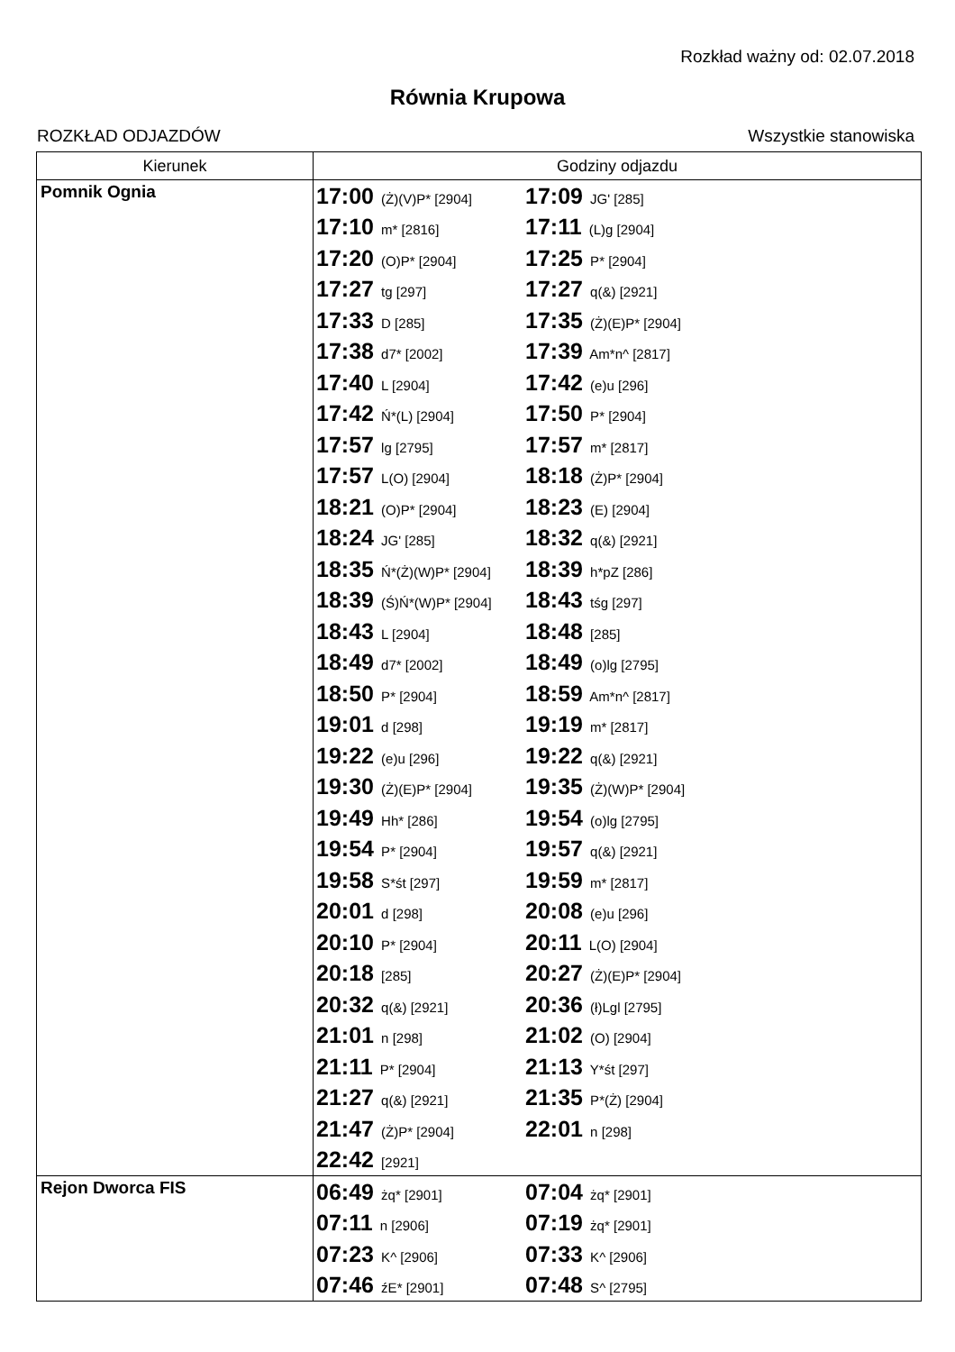Rozkład ważny od: 02.07.2018
Równia Krupowa
ROZKŁAD ODJAZDÓW Wszystkie stanowiska
| Kierunek | Godziny odjazdu |
| --- | --- |
| Pomnik Ognia | 17:00 (Ż)(V)P* [2904] 17:09 JG' [285] 17:10 m* [2816] 17:11 (L)g [2904] 17:20 (O)P* [2904] 17:25 P* [2904] 17:27 tg [297] 17:27 q(&) [2921] 17:33 D [285] 17:35 (Ż)(E)P* [2904] 17:38 d7* [2002] 17:39 Am*n^ [2817] 17:40 L [2904] 17:42 (e)u [296] 17:42 Ń*(L) [2904] 17:50 P* [2904] 17:57 lg [2795] 17:57 m* [2817] 17:57 L(O) [2904] 18:18 (Ż)P* [2904] 18:21 (O)P* [2904] 18:23 (E) [2904] 18:24 JG' [285] 18:32 q(&) [2921] 18:35 Ń*(Ż)(W)P* [2904] 18:39 h*pZ [286] 18:39 (Ś)Ń*(W)P* [2904] 18:43 tśg [297] 18:43 L [2904] 18:48 [285] 18:49 d7* [2002] 18:49 (o)lg [2795] 18:50 P* [2904] 18:59 Am*n^ [2817] 19:01 d [298] 19:19 m* [2817] 19:22 (e)u [296] 19:22 q(&) [2921] 19:30 (Ż)(E)P* [2904] 19:35 (Ż)(W)P* [2904] 19:49 Hh* [286] 19:54 (o)lg [2795] 19:54 P* [2904] 19:57 q(&) [2921] 19:58 S*śt [297] 19:59 m* [2817] 20:01 d [298] 20:08 (e)u [296] 20:10 P* [2904] 20:11 L(O) [2904] 20:18 [285] 20:27 (Ż)(E)P* [2904] 20:32 q(&) [2921] 20:36 (ł)Lgl [2795] 21:01 n [298] 21:02 (O) [2904] 21:11 P* [2904] 21:13 Y*śt [297] 21:27 q(&) [2921] 21:35 P*(Ż) [2904] 21:47 (Ż)P* [2904] 22:01 n [298] 22:42 [2921] |
| Rejon Dworca FIS | 06:49 żq* [2901] 07:04 żq* [2901] 07:11 n [2906] 07:19 żq* [2901] 07:23 K^ [2906] 07:33 K^ [2906] 07:46 źE* [2901] 07:48 S^ [2795] |